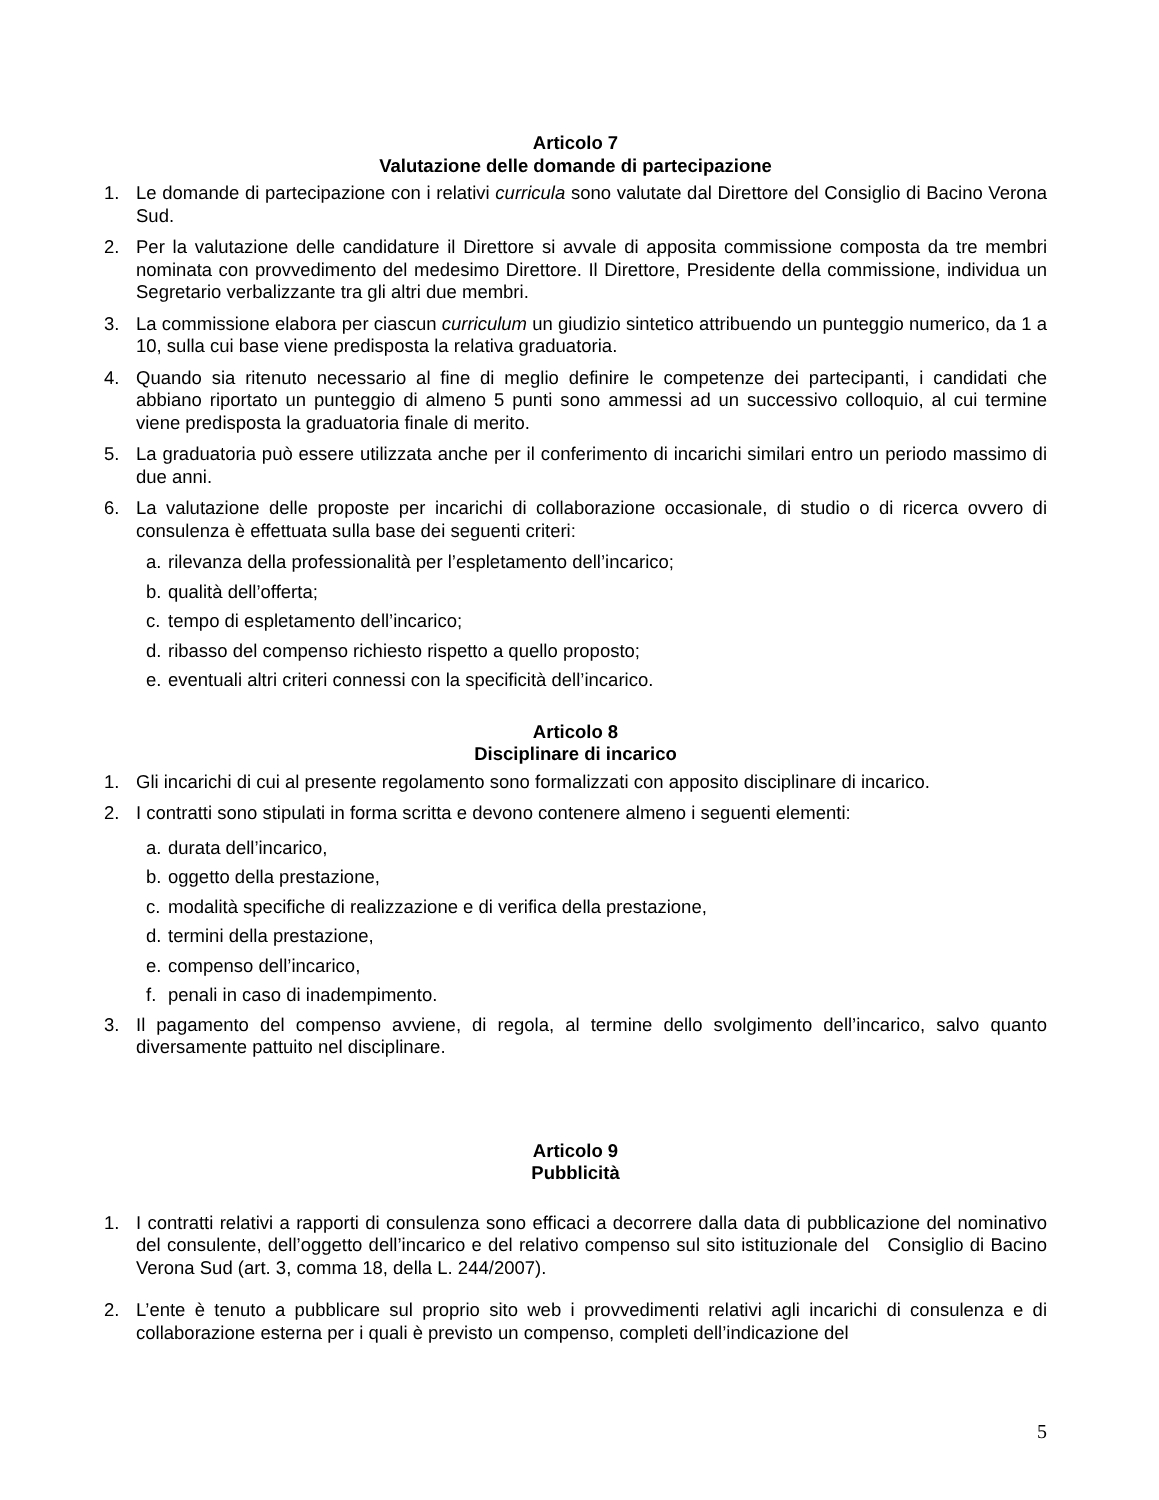Articolo 7
Valutazione delle domande di partecipazione
1. Le domande di partecipazione con i relativi curricula sono valutate dal Direttore del Consiglio di Bacino Verona Sud.
2. Per la valutazione delle candidature il Direttore si avvale di apposita commissione composta da tre membri nominata con provvedimento del medesimo Direttore. Il Direttore, Presidente della commissione, individua un Segretario verbalizzante tra gli altri due membri.
3. La commissione elabora per ciascun curriculum un giudizio sintetico attribuendo un punteggio numerico, da 1 a 10, sulla cui base viene predisposta la relativa graduatoria.
4. Quando sia ritenuto necessario al fine di meglio definire le competenze dei partecipanti, i candidati che abbiano riportato un punteggio di almeno 5 punti sono ammessi ad un successivo colloquio, al cui termine viene predisposta la graduatoria finale di merito.
5. La graduatoria può essere utilizzata anche per il conferimento di incarichi similari entro un periodo massimo di due anni.
6. La valutazione delle proposte per incarichi di collaborazione occasionale, di studio o di ricerca ovvero di consulenza è effettuata sulla base dei seguenti criteri:
a. rilevanza della professionalità per l’espletamento dell’incarico;
b. qualità dell’offerta;
c. tempo di espletamento dell’incarico;
d. ribasso del compenso richiesto rispetto a quello proposto;
e. eventuali altri criteri connessi con la specificità dell’incarico.
Articolo 8
Disciplinare di incarico
1. Gli incarichi di cui al presente regolamento sono formalizzati con apposito disciplinare di incarico.
2. I contratti sono stipulati in forma scritta e devono contenere almeno i seguenti elementi:
a. durata dell’incarico,
b. oggetto della prestazione,
c. modalità specifiche di realizzazione e di verifica della prestazione,
d. termini della prestazione,
e. compenso dell’incarico,
f. penali in caso di inadempimento.
3. Il pagamento del compenso avviene, di regola, al termine dello svolgimento dell’incarico, salvo quanto diversamente pattuito nel disciplinare.
Articolo 9
Pubblicità
1. I contratti relativi a rapporti di consulenza sono efficaci a decorrere dalla data di pubblicazione del nominativo del consulente, dell’oggetto dell’incarico e del relativo compenso sul sito istituzionale del Consiglio di Bacino Verona Sud (art. 3, comma 18, della L. 244/2007).
2. L’ente è tenuto a pubblicare sul proprio sito web i provvedimenti relativi agli incarichi di consulenza e di collaborazione esterna per i quali è previsto un compenso, completi dell’indicazione del
5